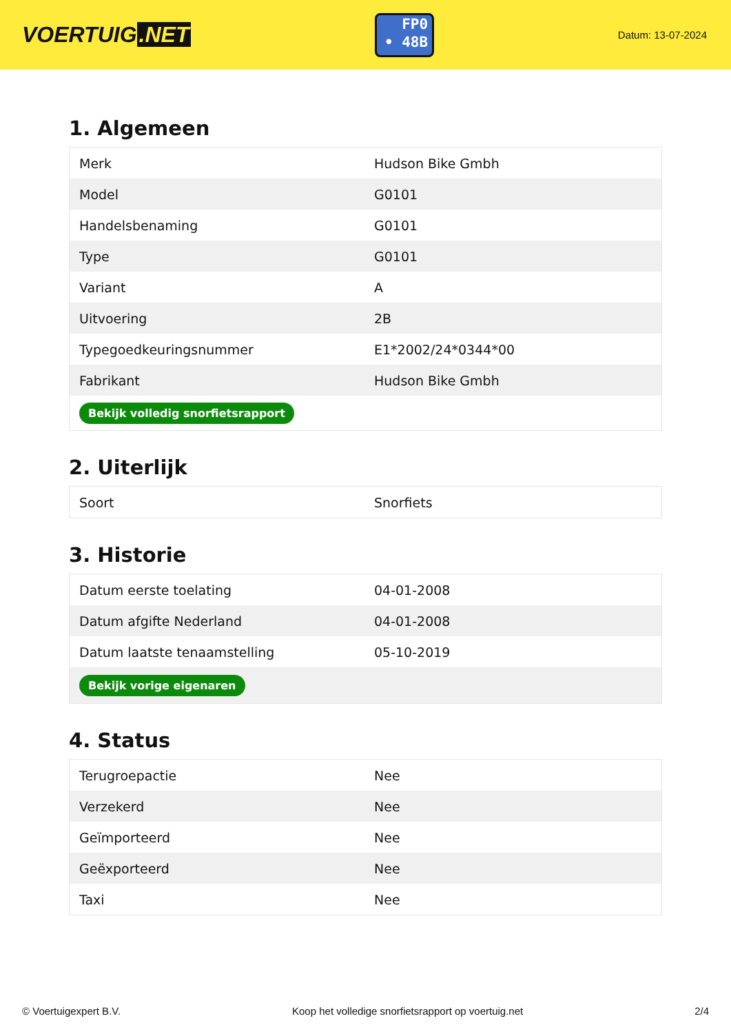VOERTUIG.NET
FP0
• 48B
Datum: 13-07-2024
1. Algemeen
| Merk | Hudson Bike Gmbh |
| Model | G0101 |
| Handelsbenaming | G0101 |
| Type | G0101 |
| Variant | A |
| Uitvoering | 2B |
| Typegoedkeuringsnummer | E1*2002/24*0344*00 |
| Fabrikant | Hudson Bike Gmbh |
| Bekijk volledig snorfietsrapport | |
2. Uiterlijk
| Soort | Snorfiets |
3. Historie
| Datum eerste toelating | 04-01-2008 |
| Datum afgifte Nederland | 04-01-2008 |
| Datum laatste tenaamstelling | 05-10-2019 |
| Bekijk vorige eigenaren | |
4. Status
| Terugroepactie | Nee |
| Verzekerd | Nee |
| Geïmporteerd | Nee |
| Geëxporteerd | Nee |
| Taxi | Nee |
© Voertuigexpert B.V. Koop het volledige snorfietsrapport op voertuig.net 2/4